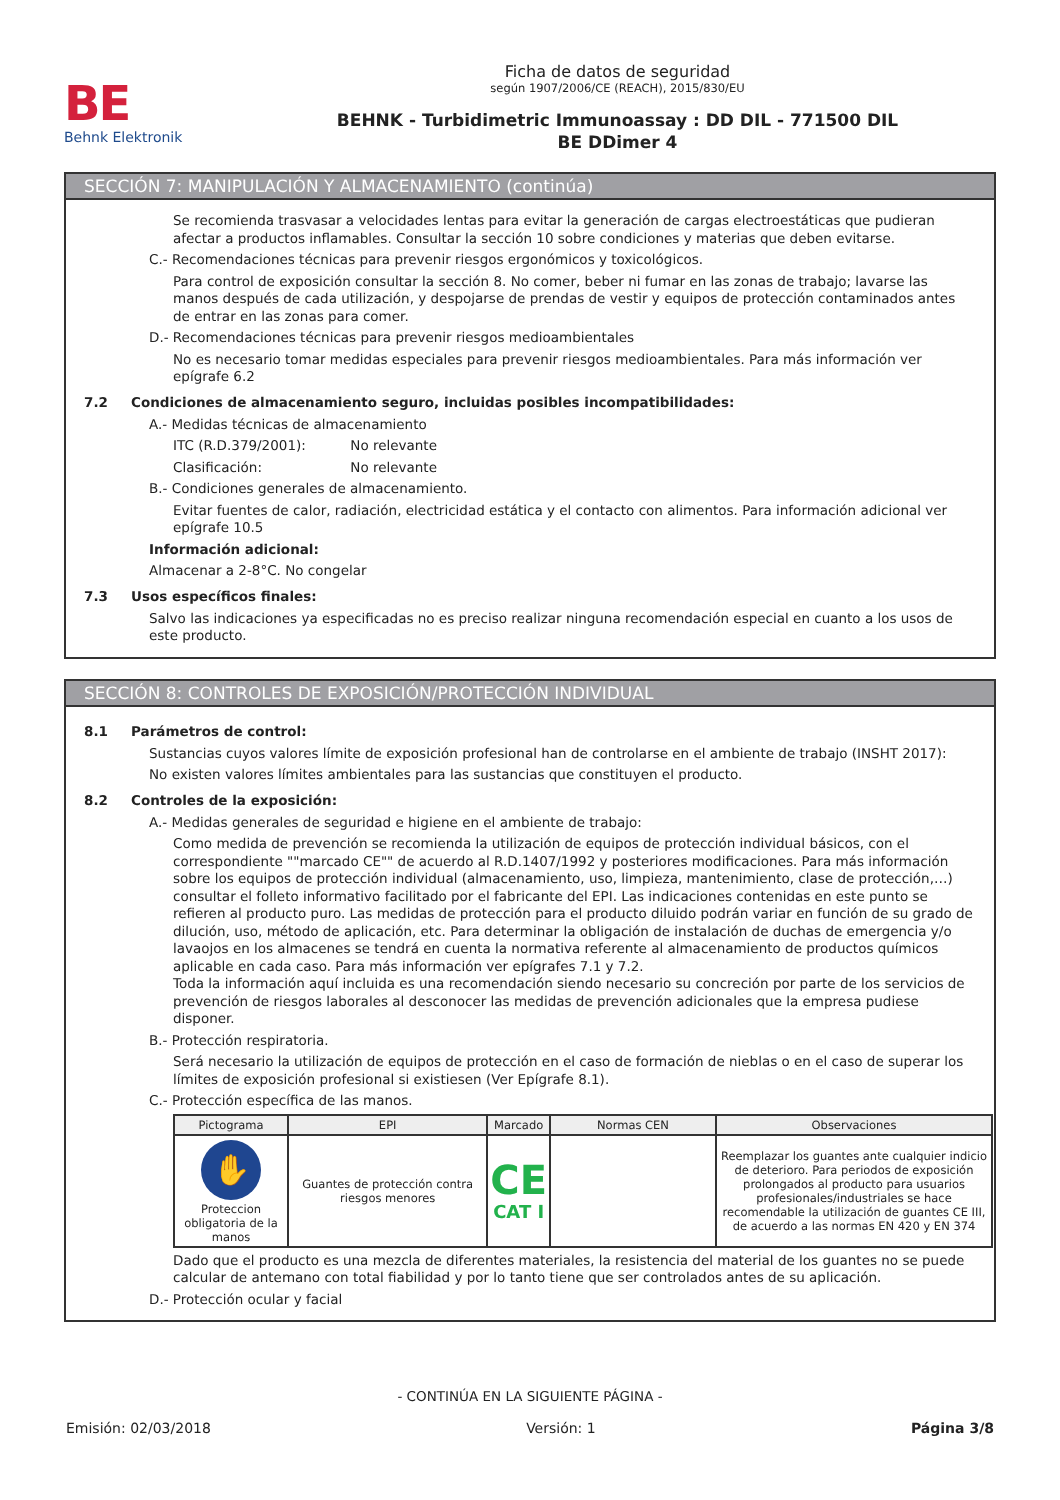BE
Behnk Elektronik
Ficha de datos de seguridad
según 1907/2006/CE (REACH), 2015/830/EU
BEHNK - Turbidimetric Immunoassay : DD DIL - 771500 DIL
BE DDimer 4
SECCIÓN 7: MANIPULACIÓN Y ALMACENAMIENTO (continúa)
Se recomienda trasvasar a velocidades lentas para evitar la generación de cargas electroestáticas que pudieran afectar a productos inflamables. Consultar la sección 10 sobre condiciones y materias que deben evitarse.
C.- Recomendaciones técnicas para prevenir riesgos ergonómicos y toxicológicos.
Para control de exposición consultar la sección 8. No comer, beber ni fumar en las zonas de trabajo; lavarse las manos después de cada utilización, y despojarse de prendas de vestir y equipos de protección contaminados antes de entrar en las zonas para comer.
D.- Recomendaciones técnicas para prevenir riesgos medioambientales
No es necesario tomar medidas especiales para prevenir riesgos medioambientales. Para más información ver epígrafe 6.2
7.2 Condiciones de almacenamiento seguro, incluidas posibles incompatibilidades:
A.- Medidas técnicas de almacenamiento
ITC (R.D.379/2001): No relevante
Clasificación: No relevante
B.- Condiciones generales de almacenamiento.
Evitar fuentes de calor, radiación, electricidad estática y el contacto con alimentos. Para información adicional ver epígrafe 10.5
Información adicional:
Almacenar a 2-8°C. No congelar
7.3 Usos específicos finales:
Salvo las indicaciones ya especificadas no es preciso realizar ninguna recomendación especial en cuanto a los usos de este producto.
SECCIÓN 8: CONTROLES DE EXPOSICIÓN/PROTECCIÓN INDIVIDUAL
8.1 Parámetros de control:
Sustancias cuyos valores límite de exposición profesional han de controlarse en el ambiente de trabajo (INSHT 2017):
No existen valores límites ambientales para las sustancias que constituyen el producto.
8.2 Controles de la exposición:
A.- Medidas generales de seguridad e higiene en el ambiente de trabajo:
Como medida de prevención se recomienda la utilización de equipos de protección individual básicos, con el correspondiente ""marcado CE"" de acuerdo al R.D.1407/1992 y posteriores modificaciones. Para más información sobre los equipos de protección individual (almacenamiento, uso, limpieza, mantenimiento, clase de protección,…) consultar el folleto informativo facilitado por el fabricante del EPI. Las indicaciones contenidas en este punto se refieren al producto puro. Las medidas de protección para el producto diluido podrán variar en función de su grado de dilución, uso, método de aplicación, etc. Para determinar la obligación de instalación de duchas de emergencia y/o lavaojos en los almacenes se tendrá en cuenta la normativa referente al almacenamiento de productos químicos aplicable en cada caso. Para más información ver epígrafes 7.1 y 7.2.
Toda la información aquí incluida es una recomendación siendo necesario su concreción por parte de los servicios de prevención de riesgos laborales al desconocer las medidas de prevención adicionales que la empresa pudiese disponer.
B.- Protección respiratoria.
Será necesario la utilización de equipos de protección en el caso de formación de nieblas o en el caso de superar los límites de exposición profesional si existiesen (Ver Epígrafe 8.1).
C.- Protección específica de las manos.
| Pictograma | EPI | Marcado | Normas CEN | Observaciones |
| --- | --- | --- | --- | --- |
| ✋ Proteccion obligatoria de la manos | Guantes de protección contra riesgos menores | CE CAT I | | Reemplazar los guantes ante cualquier indicio de deterioro. Para periodos de exposición prolongados al producto para usuarios profesionales/industriales se hace recomendable la utilización de guantes CE III, de acuerdo a las normas EN 420 y EN 374 |
Dado que el producto es una mezcla de diferentes materiales, la resistencia del material de los guantes no se puede calcular de antemano con total fiabilidad y por lo tanto tiene que ser controlados antes de su aplicación.
D.- Protección ocular y facial
- CONTINÚA EN LA SIGUIENTE PÁGINA -
Emisión: 02/03/2018 Versión: 1 Página 3/8